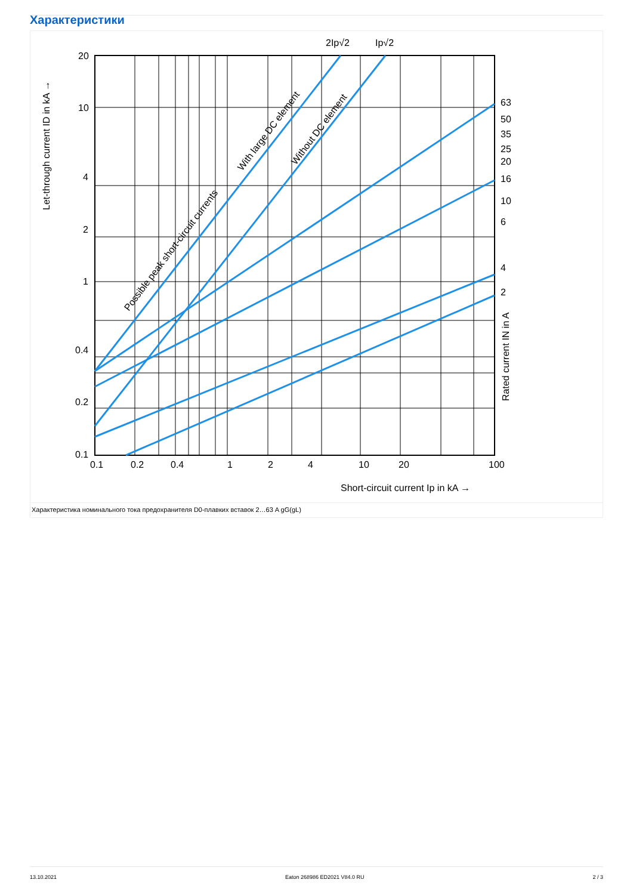Характеристики
20
10
4
2
1
0.4
0.2
0.1
0.1
0.2
0.4
1
2
4
10
20
100
63
50
35
25
20
16
10
6
4
2
2Ip√2
Ip√2
Short-circuit current Ip in kA →
Let-through current ID in kA →
Rated current IN in A
Possible peak short-circuit currents
With large DC element
Without DC element
Характеристика номинального тока предохранителя D0-плавких вставок 2…63 A gG(gL)
13.10.2021 Eaton 268986 ED2021 V84.0 RU 2 / 3